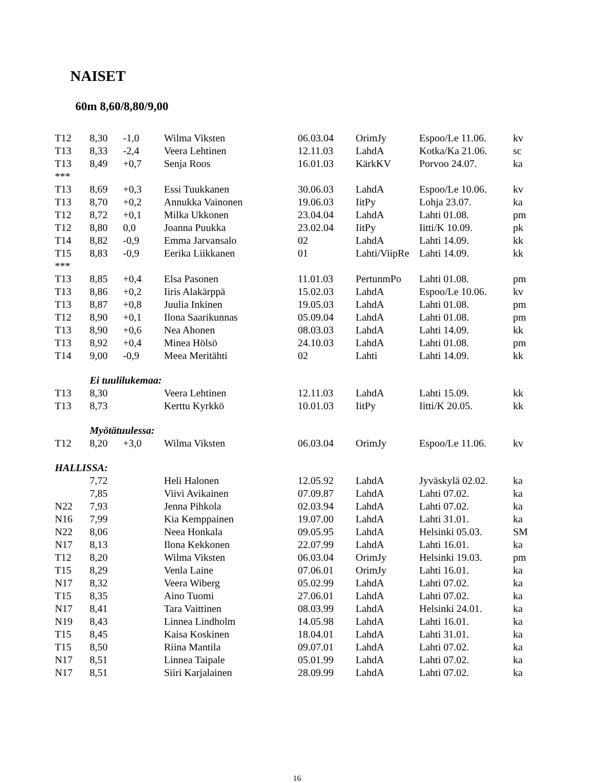NAISET
60m 8,60/8,80/9,00
| T12 | 8,30 | -1,0 | Wilma Viksten | 06.03.04 | OrimJy | Espoo/Le 11.06. | kv |
| T13 | 8,33 | -2,4 | Veera Lehtinen | 12.11.03 | LahdA | Kotka/Ka 21.06. | sc |
| T13 | 8,49 | +0,7 | Senja Roos | 16.01.03 | KärkKV | Porvoo 24.07. | ka |
| *** | | | | | | | |
| T13 | 8,69 | +0,3 | Essi Tuukkanen | 30.06.03 | LahdA | Espoo/Le 10.06. | kv |
| T13 | 8,70 | +0,2 | Annukka Vainonen | 19.06.03 | IitPy | Lohja 23.07. | ka |
| T12 | 8,72 | +0,1 | Milka Ukkonen | 23.04.04 | LahdA | Lahti 01.08. | pm |
| T12 | 8,80 | 0,0 | Joanna Puukka | 23.02.04 | IitPy | Iitti/K 10.09. | pk |
| T14 | 8,82 | -0,9 | Emma Jarvansalo | 02 | LahdA | Lahti 14.09. | kk |
| T15 | 8,83 | -0,9 | Eerika Liikkanen | 01 | Lahti/ViipRe | Lahti 14.09. | kk |
| *** | | | | | | | |
| T13 | 8,85 | +0,4 | Elsa Pasonen | 11.01.03 | PertunmPo | Lahti 01.08. | pm |
| T13 | 8,86 | +0,2 | Iiris Alakärppä | 15.02.03 | LahdA | Espoo/Le 10.06. | kv |
| T13 | 8,87 | +0,8 | Juulia Inkinen | 19.05.03 | LahdA | Lahti 01.08. | pm |
| T12 | 8,90 | +0,1 | Ilona Saarikunnas | 05.09.04 | LahdA | Lahti 01.08. | pm |
| T13 | 8,90 | +0,6 | Nea Ahonen | 08.03.03 | LahdA | Lahti 14.09. | kk |
| T13 | 8,92 | +0,4 | Minea Hölsö | 24.10.03 | LahdA | Lahti 01.08. | pm |
| T14 | 9,00 | -0,9 | Meea Meritähti | 02 | Lahti | Lahti 14.09. | kk |
| | Ei tuulilukemaa: | | | | | | |
| T13 | 8,30 | | Veera Lehtinen | 12.11.03 | LahdA | Lahti 15.09. | kk |
| T13 | 8,73 | | Kerttu Kyrkkö | 10.01.03 | IitPy | Iitti/K 20.05. | kk |
| | Myötätuulessa: | | | | | | |
| T12 | 8,20 | +3,0 | Wilma Viksten | 06.03.04 | OrimJy | Espoo/Le 11.06. | kv |
| HALLISSA: | | | | | | | |
| | 7,72 | | Heli Halonen | 12.05.92 | LahdA | Jyväskylä 02.02. | ka |
| | 7,85 | | Viivi Avikainen | 07.09.87 | LahdA | Lahti 07.02. | ka |
| N22 | 7,93 | | Jenna Pihkola | 02.03.94 | LahdA | Lahti 07.02. | ka |
| N16 | 7,99 | | Kia Kemppainen | 19.07.00 | LahdA | Lahti 31.01. | ka |
| N22 | 8,06 | | Neea Honkala | 09.05.95 | LahdA | Helsinki 05.03. | SM |
| N17 | 8,13 | | Ilona Kekkonen | 22.07.99 | LahdA | Lahti 16.01. | ka |
| T12 | 8,20 | | Wilma Viksten | 06.03.04 | OrimJy | Helsinki 19.03. | pm |
| T15 | 8,29 | | Venla Laine | 07.06.01 | OrimJy | Lahti 16.01. | ka |
| N17 | 8,32 | | Veera Wiberg | 05.02.99 | LahdA | Lahti 07.02. | ka |
| T15 | 8,35 | | Aino Tuomi | 27.06.01 | LahdA | Lahti 07.02. | ka |
| N17 | 8,41 | | Tara Vaittinen | 08.03.99 | LahdA | Helsinki 24.01. | ka |
| N19 | 8,43 | | Linnea Lindholm | 14.05.98 | LahdA | Lahti 16.01. | ka |
| T15 | 8,45 | | Kaisa Koskinen | 18.04.01 | LahdA | Lahti 31.01. | ka |
| T15 | 8,50 | | Riina Mantila | 09.07.01 | LahdA | Lahti 07.02. | ka |
| N17 | 8,51 | | Linnea Taipale | 05.01.99 | LahdA | Lahti 07.02. | ka |
| N17 | 8,51 | | Siiri Karjalainen | 28.09.99 | LahdA | Lahti 07.02. | ka |
16